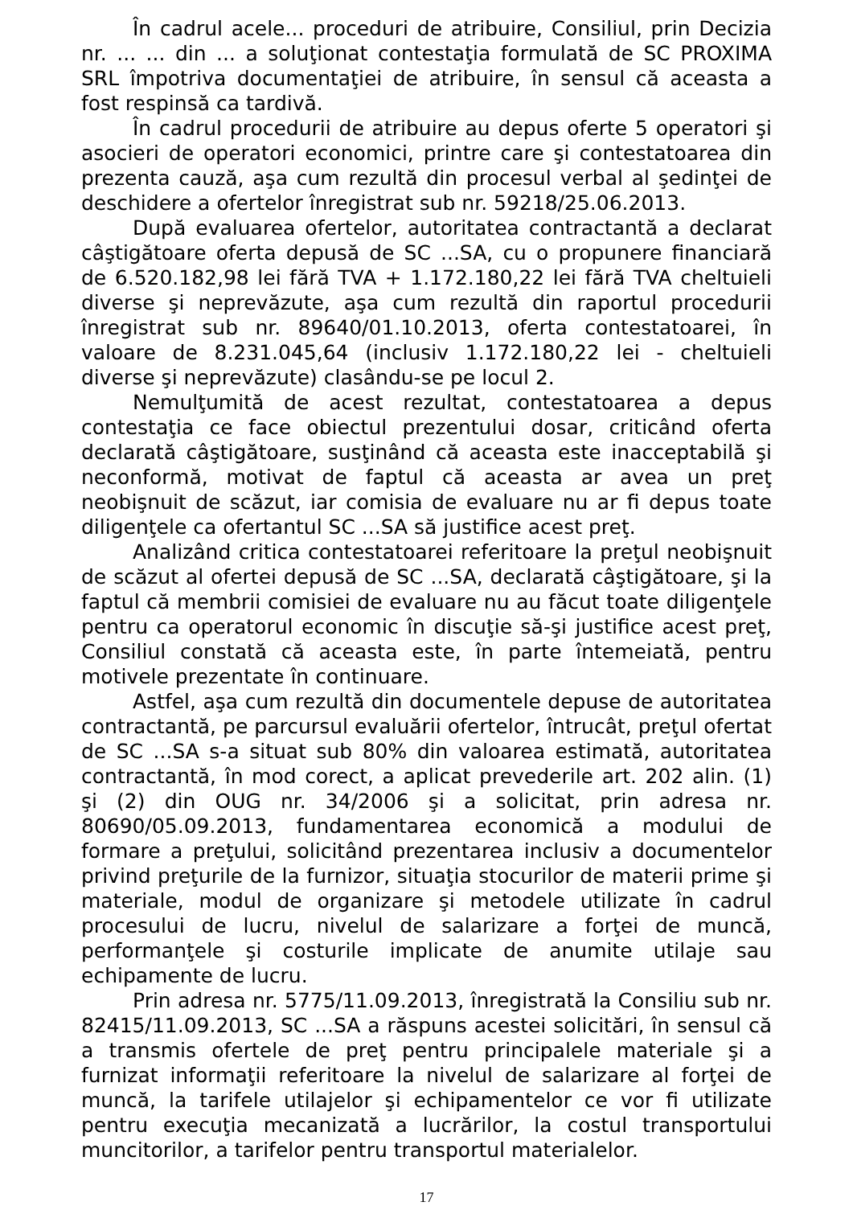În cadrul acele... proceduri de atribuire, Consiliul, prin Decizia nr. ... ... din ... a soluţionat contestaţia formulată de SC PROXIMA SRL împotriva documentaţiei de atribuire, în sensul că aceasta a fost respinsă ca tardivă.
În cadrul procedurii de atribuire au depus oferte 5 operatori şi asocieri de operatori economici, printre care şi contestatoarea din prezenta cauză, aşa cum rezultă din procesul verbal al şedinţei de deschidere a ofertelor înregistrat sub nr. 59218/25.06.2013.
După evaluarea ofertelor, autoritatea contractantă a declarat câştigătoare oferta depusă de SC ...SA, cu o propunere financiară de 6.520.182,98 lei fără TVA + 1.172.180,22 lei fără TVA cheltuieli diverse şi neprevăzute, aşa cum rezultă din raportul procedurii înregistrat sub nr. 89640/01.10.2013, oferta contestatoarei, în valoare de 8.231.045,64 (inclusiv 1.172.180,22 lei - cheltuieli diverse şi neprevăzute) clasându-se pe locul 2.
Nemulţumită de acest rezultat, contestatoarea a depus contestaţia ce face obiectul prezentului dosar, criticând oferta declarată câştigătoare, susţinând că aceasta este inacceptabilă şi neconformă, motivat de faptul că aceasta ar avea un preţ neobişnuit de scăzut, iar comisia de evaluare nu ar fi depus toate diligenţele ca ofertantul SC ...SA să justifice acest preţ.
Analizând critica contestatoarei referitoare la preţul neobişnuit de scăzut al ofertei depusă de SC ...SA, declarată câştigătoare, şi la faptul că membrii comisiei de evaluare nu au făcut toate diligenţele pentru ca operatorul economic în discuţie să-şi justifice acest preţ, Consiliul constată că aceasta este, în parte întemeiată, pentru motivele prezentate în continuare.
Astfel, aşa cum rezultă din documentele depuse de autoritatea contractantă, pe parcursul evaluării ofertelor, întrucât, preţul ofertat de SC ...SA s-a situat sub 80% din valoarea estimată, autoritatea contractantă, în mod corect, a aplicat prevederile art. 202 alin. (1) şi (2) din OUG nr. 34/2006 şi a solicitat, prin adresa nr. 80690/05.09.2013, fundamentarea economică a modului de formare a preţului, solicitând prezentarea inclusiv a documentelor privind preţurile de la furnizor, situaţia stocurilor de materii prime şi materiale, modul de organizare şi metodele utilizate în cadrul procesului de lucru, nivelul de salarizare a forţei de muncă, performanţele şi costurile implicate de anumite utilaje sau echipamente de lucru.
Prin adresa nr. 5775/11.09.2013, înregistrată la Consiliu sub nr. 82415/11.09.2013, SC ...SA a răspuns acestei solicitări, în sensul că a transmis ofertele de preţ pentru principalele materiale şi a furnizat informaţii referitoare la nivelul de salarizare al forţei de muncă, la tarifele utilajelor şi echipamentelor ce vor fi utilizate pentru execuţia mecanizată a lucrărilor, la costul transportului muncitorilor, a tarifelor pentru transportul materialelor.
17